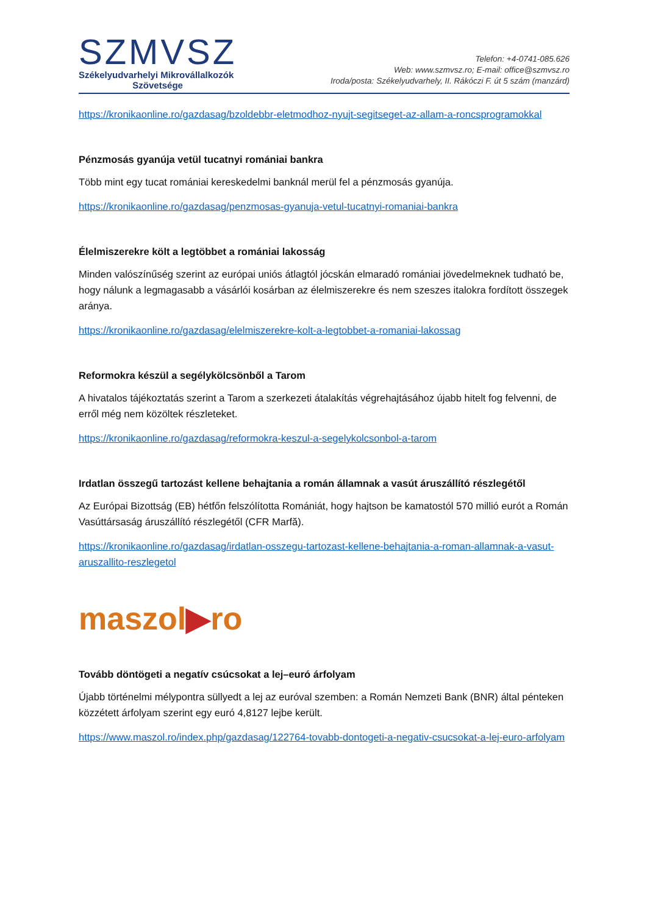SZMVSZ
Székelyudvarhelyi Mikrovállalkozók
Szövetsége
Telefon: +4-0741-085.626
Web: www.szmvsz.ro; E-mail: office@szmvsz.ro
Iroda/posta: Székelyudvarhely, II. Rákóczi F. út 5 szám (manzárd)
https://kronikaonline.ro/gazdasag/bzoldebbr-eletmodhoz-nyujt-segitseget-az-allam-a-roncsprogramokkal
Pénzmosás gyanúja vetül tucatnyi romániai bankra
Több mint egy tucat romániai kereskedelmi banknál merül fel a pénzmosás gyanúja.
https://kronikaonline.ro/gazdasag/penzmosas-gyanuja-vetul-tucatnyi-romaniai-bankra
Élelmiszerekre költ a legtöbbet a romániai lakosság
Minden valószínűség szerint az európai uniós átlagtól jócskán elmaradó romániai jövedelmeknek tudható be, hogy nálunk a legmagasabb a vásárlói kosárban az élelmiszerekre és nem szeszes italokra fordított összegek aránya.
https://kronikaonline.ro/gazdasag/elelmiszerekre-kolt-a-legtobbet-a-romaniai-lakossag
Reformokra készül a segélykölcsönből a Tarom
A hivatalos tájékoztatás szerint a Tarom a szerkezeti átalakítás végrehajtásához újabb hitelt fog felvenni, de erről még nem közöltek részleteket.
https://kronikaonline.ro/gazdasag/reformokra-keszul-a-segelykolcsonbol-a-tarom
Irdatlan összegű tartozást kellene behajtania a román államnak a vasút áruszállító részlegétől
Az Európai Bizottság (EB) hétfőn felszólította Romániát, hogy hajtson be kamatostól 570 millió eurót a Román Vasúttársaság áruszállító részlegétől (CFR Marfă).
https://kronikaonline.ro/gazdasag/irdatlan-osszegu-tartozast-kellene-behajtania-a-roman-allamnak-a-vasut-aruszallito-reszlegetol
maszol▶ro
Tovább döntögeti a negatív csúcsokat a lej–euró árfolyam
Újabb történelmi mélypontra süllyedt a lej az euróval szemben: a Román Nemzeti Bank (BNR) által pénteken közzétett árfolyam szerint egy euró 4,8127 lejbe került.
https://www.maszol.ro/index.php/gazdasag/122764-tovabb-dontogeti-a-negativ-csucsokat-a-lej-euro-arfolyam